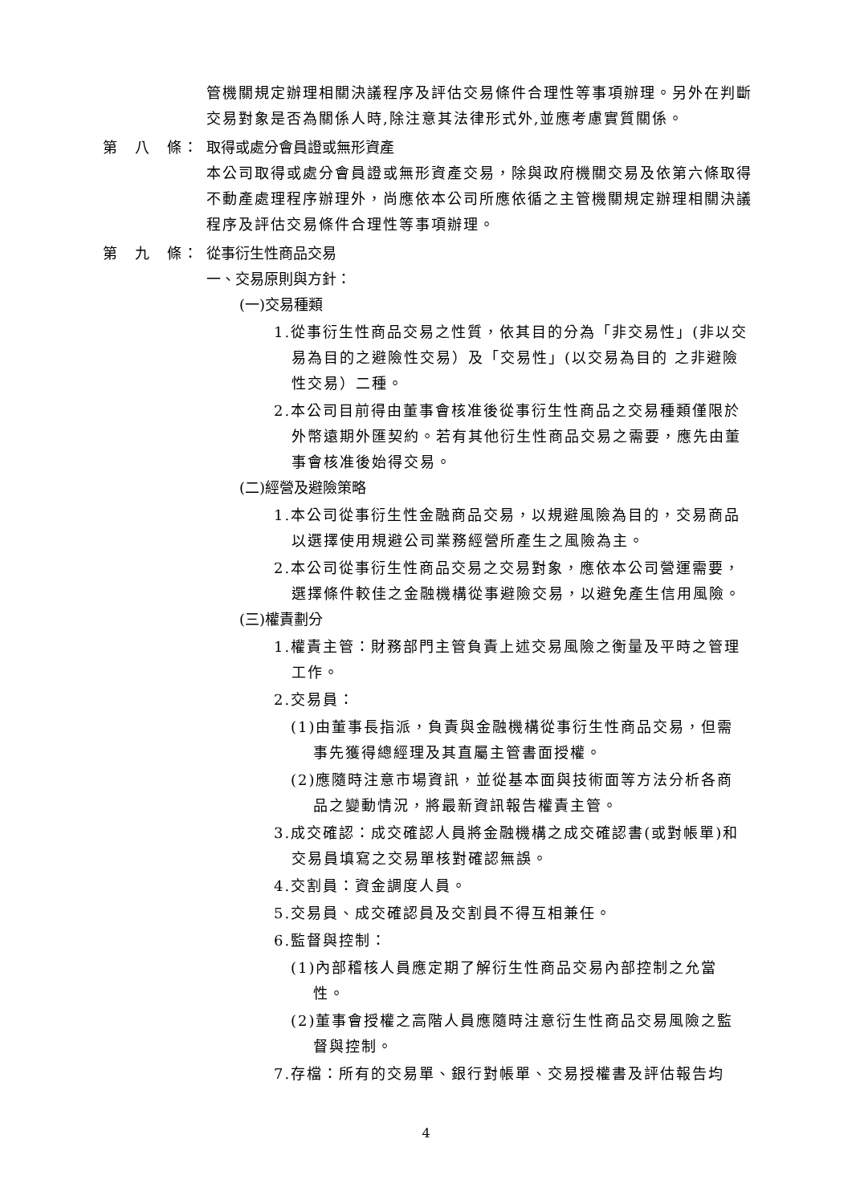管機關規定辦理相關決議程序及評估交易條件合理性等事項辦理。另外在判斷交易對象是否為關係人時,除注意其法律形式外,並應考慮實質關係。
第　八　條： 取得或處分會員證或無形資產
本公司取得或處分會員證或無形資產交易，除與政府機關交易及依第六條取得不動產處理程序辦理外，尚應依本公司所應依循之主管機關規定辦理相關決議程序及評估交易條件合理性等事項辦理。
第　九　條： 從事衍生性商品交易
一、交易原則與方針：
(一)交易種類
1.從事衍生性商品交易之性質，依其目的分為「非交易性」(非以交易為目的之避險性交易）及「交易性」(以交易為目的 之非避險性交易）二種。
2.本公司目前得由董事會核准後從事衍生性商品之交易種類僅限於外幣遠期外匯契約。若有其他衍生性商品交易之需要，應先由董事會核准後始得交易。
(二)經營及避險策略
1.本公司從事衍生性金融商品交易，以規避風險為目的，交易商品以選擇使用規避公司業務經營所產生之風險為主。
2.本公司從事衍生性商品交易之交易對象，應依本公司營運需要，選擇條件較佳之金融機構從事避險交易，以避免產生信用風險。
(三)權責劃分
1.權責主管：財務部門主管負責上述交易風險之衡量及平時之管理工作。
2.交易員：
(1)由董事長指派，負責與金融機構從事衍生性商品交易，但需事先獲得總經理及其直屬主管書面授權。
(2)應隨時注意市場資訊，並從基本面與技術面等方法分析各商品之變動情況，將最新資訊報告權責主管。
3.成交確認：成交確認人員將金融機構之成交確認書(或對帳單)和交易員填寫之交易單核對確認無誤。
4.交割員：資金調度人員。
5.交易員、成交確認員及交割員不得互相兼任。
6.監督與控制：
(1)內部稽核人員應定期了解衍生性商品交易內部控制之允當性。
(2)董事會授權之高階人員應隨時注意衍生性商品交易風險之監督與控制。
7.存檔：所有的交易單、銀行對帳單、交易授權書及評估報告均
4